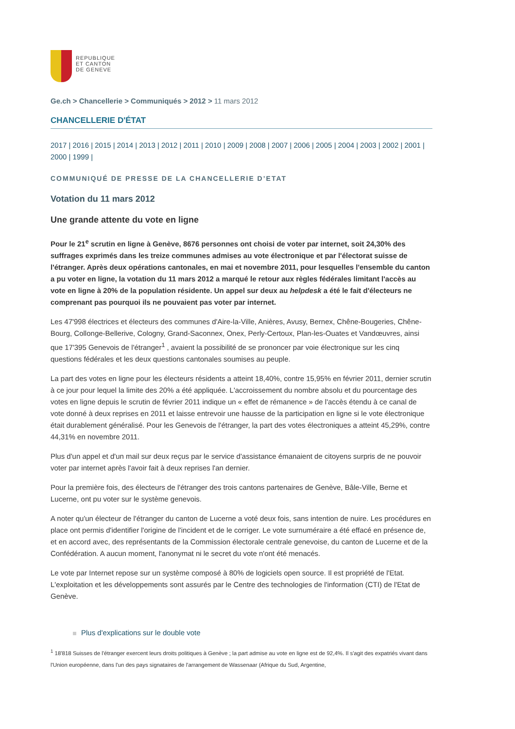REPUBLIQUE
ET CANTON
DE GENEVE
Ge.ch > Chancellerie > Communiqués > 2012 > 11 mars 2012
CHANCELLERIE D'ÉTAT
2017 | 2016 | 2015 | 2014 | 2013 | 2012 | 2011 | 2010 | 2009 | 2008 | 2007 | 2006 | 2005 | 2004 | 2003 | 2002 | 2001 | 2000 | 1999 |
COMMUNIQUÉ DE PRESSE DE LA CHANCELLERIE D’ETAT
Votation du 11 mars 2012
Une grande attente du vote en ligne
Pour le 21<sup>e</sup> scrutin en ligne à Genève, 8676 personnes ont choisi de voter par internet, soit 24,30% des suffrages exprimés dans les treize communes admises au vote électronique et par l'électorat suisse de l'étranger. Après deux opérations cantonales, en mai et novembre 2011, pour lesquelles l'ensemble du canton a pu voter en ligne, la votation du 11 mars 2012 a marqué le retour aux règles fédérales limitant l'accès au vote en ligne à 20% de la population résidente. Un appel sur deux au helpdesk a été le fait d'électeurs ne comprenant pas pourquoi ils ne pouvaient pas voter par internet.
Les 47'998 électrices et électeurs des communes d'Aire-la-Ville, Anières, Avusy, Bernex, Chêne-Bougeries, Chêne-Bourg, Collonge-Bellerive, Cologny, Grand-Saconnex, Onex, Perly-Certoux, Plan-les-Ouates et Vandœuvres, ainsi que 17'395 Genevois de l'étranger<sup>1</sup> , avaient la possibilité de se prononcer par voie électronique sur les cinq questions fédérales et les deux questions cantonales soumises au peuple.
La part des votes en ligne pour les électeurs résidents a atteint 18,40%, contre 15,95% en février 2011, dernier scrutin à ce jour pour lequel la limite des 20% a été appliquée. L'accroissement du nombre absolu et du pourcentage des votes en ligne depuis le scrutin de février 2011 indique un « effet de rémanence » de l'accès étendu à ce canal de vote donné à deux reprises en 2011 et laisse entrevoir une hausse de la participation en ligne si le vote électronique était durablement généralisé. Pour les Genevois de l'étranger, la part des votes électroniques a atteint 45,29%, contre 44,31% en novembre 2011.
Plus d'un appel et d'un mail sur deux reçus par le service d'assistance émanaient de citoyens surpris de ne pouvoir voter par internet après l'avoir fait à deux reprises l'an dernier.
Pour la première fois, des électeurs de l'étranger des trois cantons partenaires de Genève, Bâle-Ville, Berne et Lucerne, ont pu voter sur le système genevois.
A noter qu'un électeur de l'étranger du canton de Lucerne a voté deux fois, sans intention de nuire. Les procédures en place ont permis d'identifier l'origine de l'incident et de le corriger. Le vote surnuméraire a été effacé en présence de, et en accord avec, des représentants de la Commission électorale centrale genevoise, du canton de Lucerne et de la Confédération. A aucun moment, l'anonymat ni le secret du vote n'ont été menacés.
Le vote par Internet repose sur un système composé à 80% de logiciels open source. Il est propriété de l'Etat. L'exploitation et les développements sont assurés par le Centre des technologies de l'information (CTI) de l'Etat de Genève.
Plus d'explications sur le double vote
<sup>1</sup> 18'818 Suisses de l'étranger exercent leurs droits politiques à Genève ; la part admise au vote en ligne est de 92,4%. Il s'agit des expatriés vivant dans l'Union européenne, dans l'un des pays signataires de l'arrangement de Wassenaar (Afrique du Sud, Argentine,